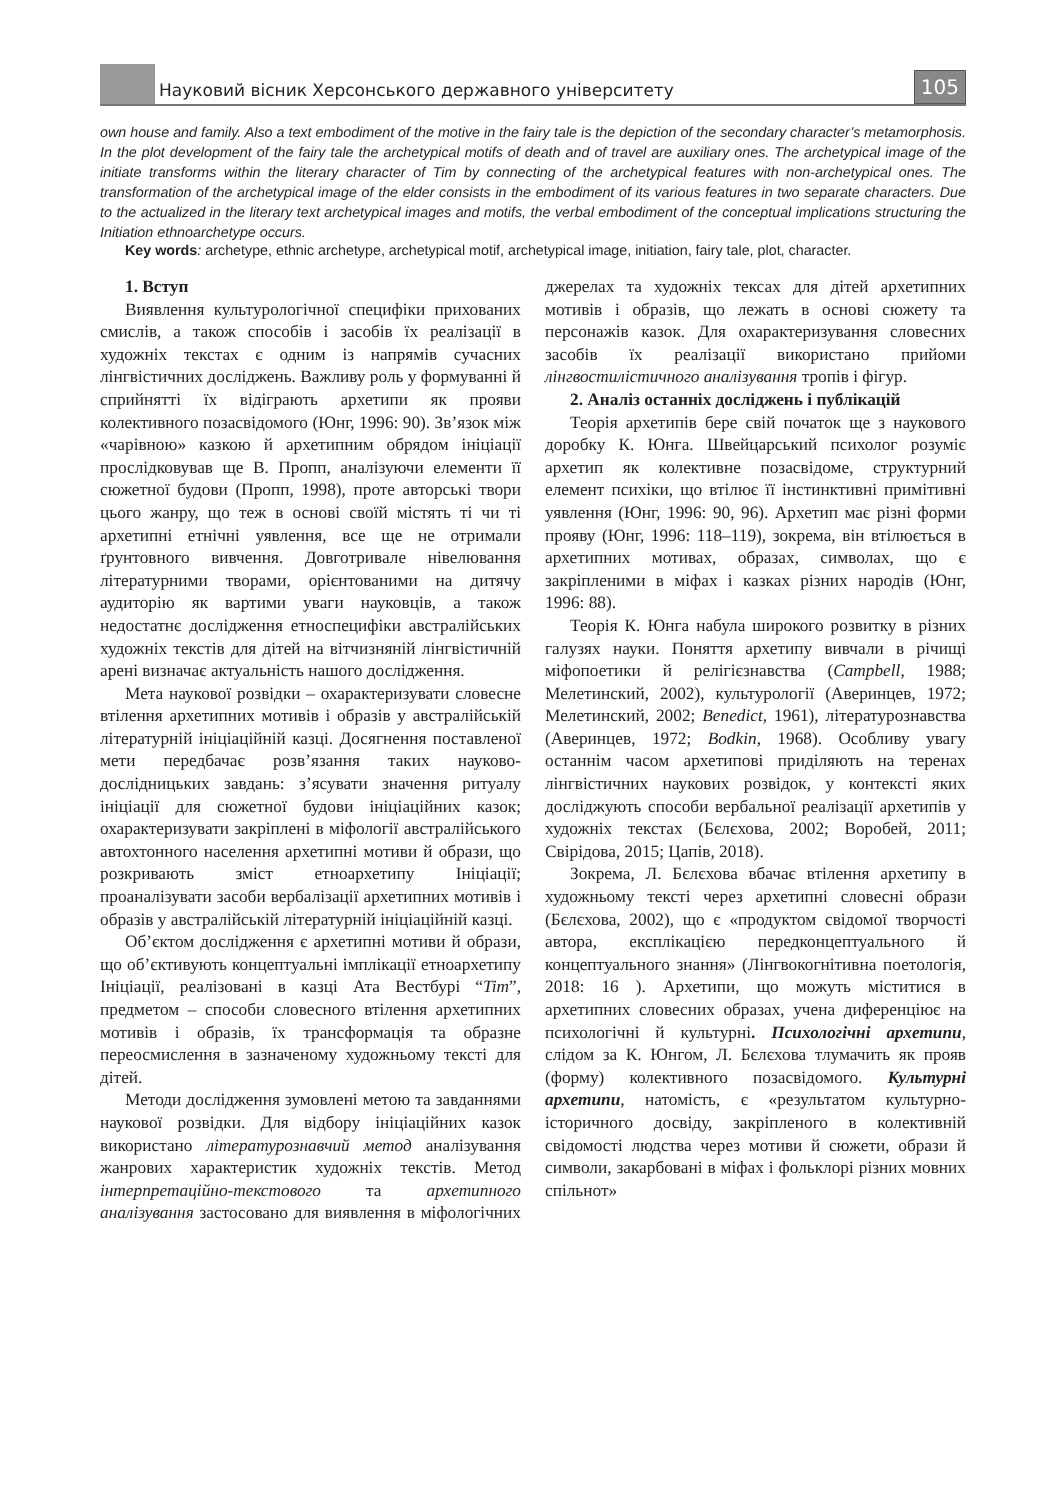Науковий вісник Херсонського державного університету
105
own house and family. Also a text embodiment of the motive in the fairy tale is the depiction of the secondary character’s metamorphosis. In the plot development of the fairy tale the archetypical motifs of death and of travel are auxiliary ones. The archetypical image of the initiate transforms within the literary character of Tim by connecting of the archetypical features with non-archetypical ones. The transformation of the archetypical image of the elder consists in the embodiment of its various features in two separate characters. Due to the actualized in the literary text archetypical images and motifs, the verbal embodiment of the conceptual implications structuring the Initiation ethnoarchetype occurs.
Key words: archetype, ethnic archetype, archetypical motif, archetypical image, initiation, fairy tale, plot, character.
1. Вступ
Виявлення культурологічної специфіки прихованих смислів, а також способів і засобів їх реалізації в художніх текстах є одним із напрямів сучасних лінгвістичних досліджень. Важливу роль у формуванні й сприйнятті їх відіграють архетипи як прояви колективного позасвідомого (Юнг, 1996: 90). Зв’язок між «чарівною» казкою й архетипним обрядом ініціації прослідковував ще В. Пропп, аналізуючи елементи її сюжетної будови (Пропп, 1998), проте авторські твори цього жанру, що теж в основі своїй містять ті чи ті архетипні етнічні уявлення, все ще не отримали ґрунтовного вивчення. Довготривале нівелювання літературними творами, орієнтованими на дитячу аудиторію як вартими уваги науковців, а також недостатнє дослідження етноспецифіки австралійських художніх текстів для дітей на вітчизняній лінгвістичній арені визначає актуальність нашого дослідження.
Мета наукової розвідки – охарактеризувати словесне втілення архетипних мотивів і образів у австралійській літературній ініціаційній казці. Досягнення поставленої мети передбачає розв’язання таких науково-дослідницьких завдань: з’ясувати значення ритуалу ініціації для сюжетної будови ініціаційних казок; охарактеризувати закріплені в міфології австралійського автохтонного населення архетипні мотиви й образи, що розкривають зміст етноархетипу Ініціації; проаналізувати засоби вербалізації архетипних мотивів і образів у австралійській літературній ініціаційній казці.
Об’єктом дослідження є архетипні мотиви й образи, що об’єктивують концептуальні імплікації етноархетипу Ініціації, реалізовані в казці Ата Вестбурі “Tim”, предметом – способи словесного втілення архетипних мотивів і образів, їх трансформація та образне переосмислення в зазначеному художньому тексті для дітей.
Методи дослідження зумовлені метою та завданнями наукової розвідки. Для відбору ініціаційних казок використано літературознавчий метод аналізування жанрових характеристик художніх текстів. Метод інтерпретаційно-текстового та архетипного аналізування застосовано для виявлення в міфологічних джерелах та художніх тексах для дітей архетипних мотивів і образів, що лежать в основі сюжету та персонажів казок. Для охарактеризування словесних засобів їх реалізації використано прийоми лінгвостилістичного аналізування тропів і фігур.
2. Аналіз останніх досліджень і публікацій
Теорія архетипів бере свій початок ще з наукового доробку К. Юнга. Швейцарський психолог розуміє архетип як колективне позасвідоме, структурний елемент психіки, що втілює її інстинктивні примітивні уявлення (Юнг, 1996: 90, 96). Архетип має різні форми прояву (Юнг, 1996: 118–119), зокрема, він втілюється в архетипних мотивах, образах, символах, що є закріпленими в міфах і казках різних народів (Юнг, 1996: 88).
Теорія К. Юнга набула широкого розвитку в різних галузях науки. Поняття архетипу вивчали в річищі міфопоетики й релігієзнавства (Campbell, 1988; Мелетинский, 2002), культурології (Аверинцев, 1972; Мелетинский, 2002; Benedict, 1961), літературознавства (Аверинцев, 1972; Bodkin, 1968). Особливу увагу останнім часом архетипові приділяють на теренах лінгвістичних наукових розвідок, у контексті яких досліджують способи вербальної реалізації архетипів у художніх текстах (Бєлєхова, 2002; Воробей, 2011; Свірідова, 2015; Цапів, 2018).
Зокрема, Л. Бєлєхова вбачає втілення архетипу в художньому тексті через архетипні словесні образи (Бєлєхова, 2002), що є «продуктом свідомої творчості автора, експлікацією передконцептуального й концептуального знання» (Лінгвокогнітивна поетологія, 2018: 16 ). Архетипи, що можуть міститися в архетипних словесних образах, учена диференціює на психологічні й культурні. Психологічні архетипи, слідом за К. Юнгом, Л. Бєлєхова тлумачить як прояв (форму) колективного позасвідомого. Культурні архетипи, натомість, є «результатом культурно-історичного досвіду, закріпленого в колективній свідомості людства через мотиви й сюжети, образи й символи, закарбовані в міфах і фольклорі різних мовних спільнот»